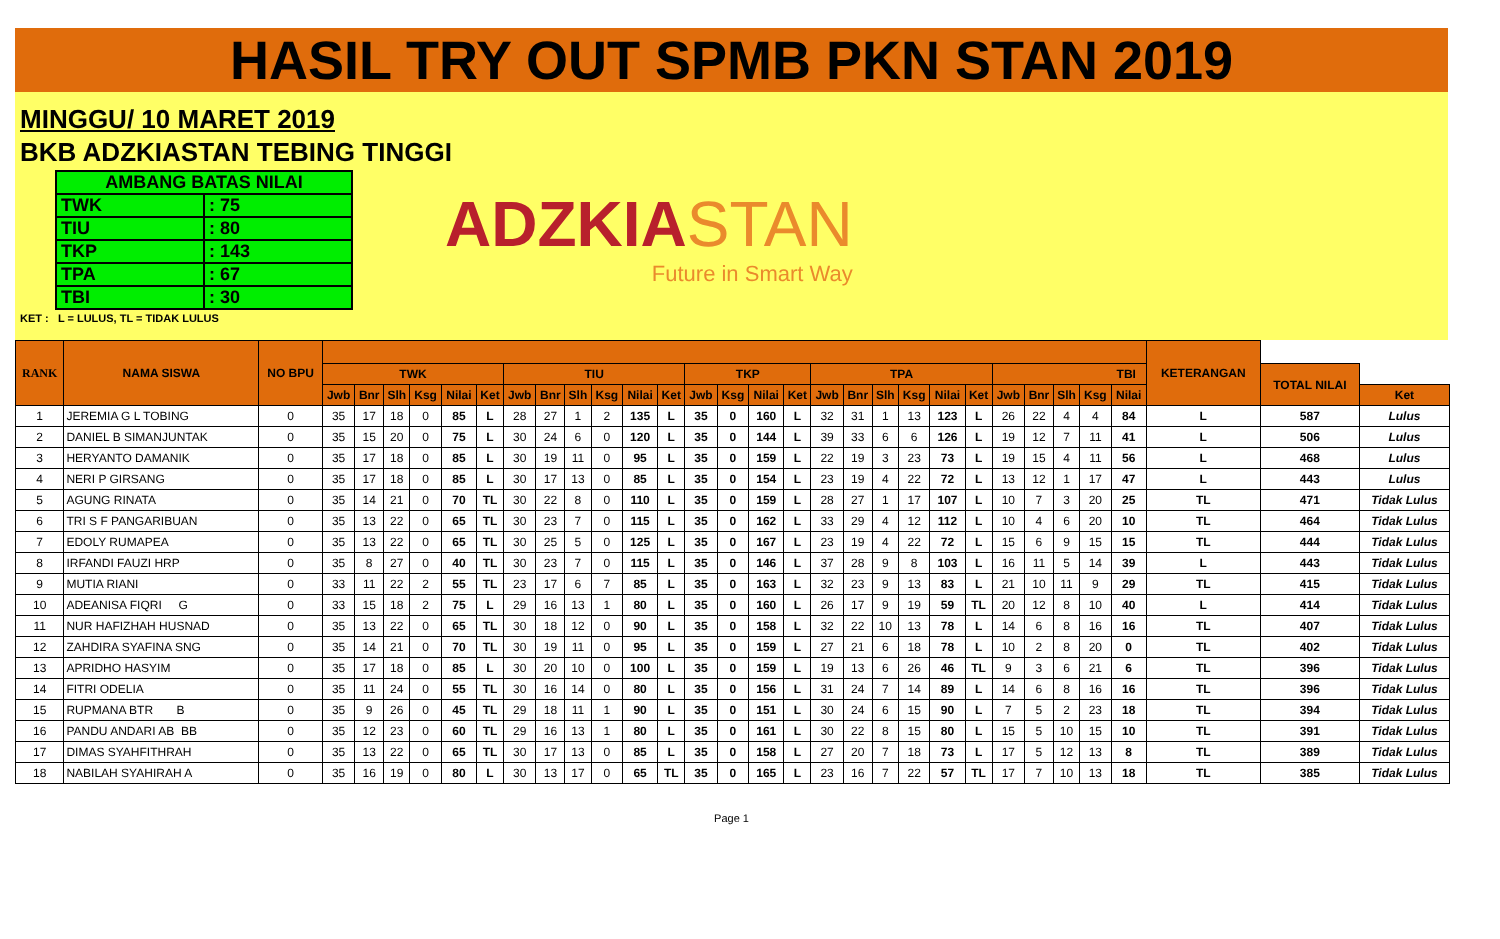HASIL TRY OUT SPMB PKN STAN 2019
MINGGU/ 10 MARET 2019
BKB ADZKIASTAN TEBING TINGGI
| AMBANG BATAS NILAI | |
| TWK | : 75 |
| TIU | : 80 |
| TKP | : 143 |
| TPA | : 67 |
| TBI | : 30 |
KET : L = LULUS, TL = TIDAK LULUS
ADZKIA STAN
Future in Smart Way
| RANK | NAMA SISWA | NO BPU | | | | | | | | | | | | | | | | | | | | | | | | | | | | KETERANGAN | | |
| --- | --- | --- | --- | --- | --- | --- | --- | --- | --- | --- | --- | --- | --- | --- | --- | --- | --- | --- | --- | --- | --- | --- | --- | --- | --- | --- | --- | --- | --- | --- | --- | --- |
| | | | TWK | | | | | | TIU | | | | | | TKP | | | | TPA | | | | | | TBI | | | | | | TOTAL NILAI | |
| | | | Jwb | Bnr | Slh | Ksg | Nilai | Ket | Jwb | Bnr | Slh | Ksg | Nilai | Ket | Jwb | Ksg | Nilai | Ket | Jwb | Bnr | Slh | Ksg | Nilai | Ket | Jwb | Bnr | Slh | Ksg | Nilai | | | Ket |
| 1 | JEREMIA G L TOBING | 0 | 35 | 17 | 18 | 0 | 85 | L | 28 | 27 | 1 | 2 | 135 | L | 35 | 0 | 160 | L | 32 | 31 | 1 | 13 | 123 | L | 26 | 22 | 4 | 4 | 84 | L | 587 | Lulus |
| 2 | DANIEL B SIMANJUNTAK | 0 | 35 | 15 | 20 | 0 | 75 | L | 30 | 24 | 6 | 0 | 120 | L | 35 | 0 | 144 | L | 39 | 33 | 6 | 6 | 126 | L | 19 | 12 | 7 | 11 | 41 | L | 506 | Lulus |
| 3 | HERYANTO DAMANIK | 0 | 35 | 17 | 18 | 0 | 85 | L | 30 | 19 | 11 | 0 | 95 | L | 35 | 0 | 159 | L | 22 | 19 | 3 | 23 | 73 | L | 19 | 15 | 4 | 11 | 56 | L | 468 | Lulus |
| 4 | NERI P GIRSANG | 0 | 35 | 17 | 18 | 0 | 85 | L | 30 | 17 | 13 | 0 | 85 | L | 35 | 0 | 154 | L | 23 | 19 | 4 | 22 | 72 | L | 13 | 12 | 1 | 17 | 47 | L | 443 | Lulus |
| 5 | AGUNG RINATA | 0 | 35 | 14 | 21 | 0 | 70 | TL | 30 | 22 | 8 | 0 | 110 | L | 35 | 0 | 159 | L | 28 | 27 | 1 | 17 | 107 | L | 10 | 7 | 3 | 20 | 25 | TL | 471 | Tidak Lulus |
| 6 | TRI S F PANGARIBUAN | 0 | 35 | 13 | 22 | 0 | 65 | TL | 30 | 23 | 7 | 0 | 115 | L | 35 | 0 | 162 | L | 33 | 29 | 4 | 12 | 112 | L | 10 | 4 | 6 | 20 | 10 | TL | 464 | Tidak Lulus |
| 7 | EDOLY RUMAPEA | 0 | 35 | 13 | 22 | 0 | 65 | TL | 30 | 25 | 5 | 0 | 125 | L | 35 | 0 | 167 | L | 23 | 19 | 4 | 22 | 72 | L | 15 | 6 | 9 | 15 | 15 | TL | 444 | Tidak Lulus |
| 8 | IRFANDI FAUZI HRP | 0 | 35 | 8 | 27 | 0 | 40 | TL | 30 | 23 | 7 | 0 | 115 | L | 35 | 0 | 146 | L | 37 | 28 | 9 | 8 | 103 | L | 16 | 11 | 5 | 14 | 39 | L | 443 | Tidak Lulus |
| 9 | MUTIA RIANI | 0 | 33 | 11 | 22 | 2 | 55 | TL | 23 | 17 | 6 | 7 | 85 | L | 35 | 0 | 163 | L | 32 | 23 | 9 | 13 | 83 | L | 21 | 10 | 11 | 9 | 29 | TL | 415 | Tidak Lulus |
| 10 | ADEANISA FIQRI G | 0 | 33 | 15 | 18 | 2 | 75 | L | 29 | 16 | 13 | 1 | 80 | L | 35 | 0 | 160 | L | 26 | 17 | 9 | 19 | 59 | TL | 20 | 12 | 8 | 10 | 40 | L | 414 | Tidak Lulus |
| 11 | NUR HAFIZHAH HUSNAD | 0 | 35 | 13 | 22 | 0 | 65 | TL | 30 | 18 | 12 | 0 | 90 | L | 35 | 0 | 158 | L | 32 | 22 | 10 | 13 | 78 | L | 14 | 6 | 8 | 16 | 16 | TL | 407 | Tidak Lulus |
| 12 | ZAHDIRA SYAFINA SNG | 0 | 35 | 14 | 21 | 0 | 70 | TL | 30 | 19 | 11 | 0 | 95 | L | 35 | 0 | 159 | L | 27 | 21 | 6 | 18 | 78 | L | 10 | 2 | 8 | 20 | 0 | TL | 402 | Tidak Lulus |
| 13 | APRIDHO HASYIM | 0 | 35 | 17 | 18 | 0 | 85 | L | 30 | 20 | 10 | 0 | 100 | L | 35 | 0 | 159 | L | 19 | 13 | 6 | 26 | 46 | TL | 9 | 3 | 6 | 21 | 6 | TL | 396 | Tidak Lulus |
| 14 | FITRI ODELIA | 0 | 35 | 11 | 24 | 0 | 55 | TL | 30 | 16 | 14 | 0 | 80 | L | 35 | 0 | 156 | L | 31 | 24 | 7 | 14 | 89 | L | 14 | 6 | 8 | 16 | 16 | TL | 396 | Tidak Lulus |
| 15 | RUPMANA BTR B | 0 | 35 | 9 | 26 | 0 | 45 | TL | 29 | 18 | 11 | 1 | 90 | L | 35 | 0 | 151 | L | 30 | 24 | 6 | 15 | 90 | L | 7 | 5 | 2 | 23 | 18 | TL | 394 | Tidak Lulus |
| 16 | PANDU ANDARI AB BB | 0 | 35 | 12 | 23 | 0 | 60 | TL | 29 | 16 | 13 | 1 | 80 | L | 35 | 0 | 161 | L | 30 | 22 | 8 | 15 | 80 | L | 15 | 5 | 10 | 15 | 10 | TL | 391 | Tidak Lulus |
| 17 | DIMAS SYAHFITHRAH | 0 | 35 | 13 | 22 | 0 | 65 | TL | 30 | 17 | 13 | 0 | 85 | L | 35 | 0 | 158 | L | 27 | 20 | 7 | 18 | 73 | L | 17 | 5 | 12 | 13 | 8 | TL | 389 | Tidak Lulus |
| 18 | NABILAH SYAHIRAH A | 0 | 35 | 16 | 19 | 0 | 80 | L | 30 | 13 | 17 | 0 | 65 | TL | 35 | 0 | 165 | L | 23 | 16 | 7 | 22 | 57 | TL | 17 | 7 | 10 | 13 | 18 | TL | 385 | Tidak Lulus |
Page 1